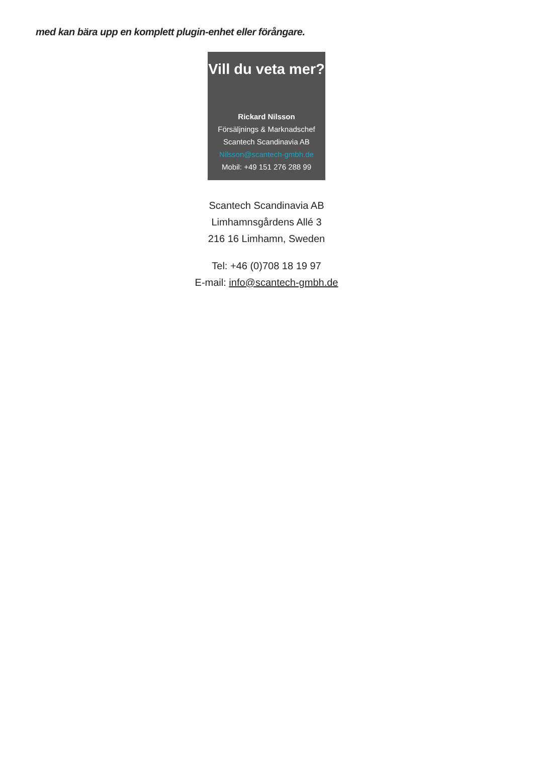med kan bära upp en komplett plugin-enhet eller förångare.
Vill du veta mer?
Rickard Nilsson
Försäljnings & Marknadschef
Scantech Scandinavia AB
Nilsson@scantech-gmbh.de
Mobil: +49 151 276 288 99
Scantech Scandinavia AB
Limhamnsgårdens Allé 3
216 16 Limhamn, Sweden
Tel: +46 (0)708 18 19 97
E-mail: info@scantech-gmbh.de